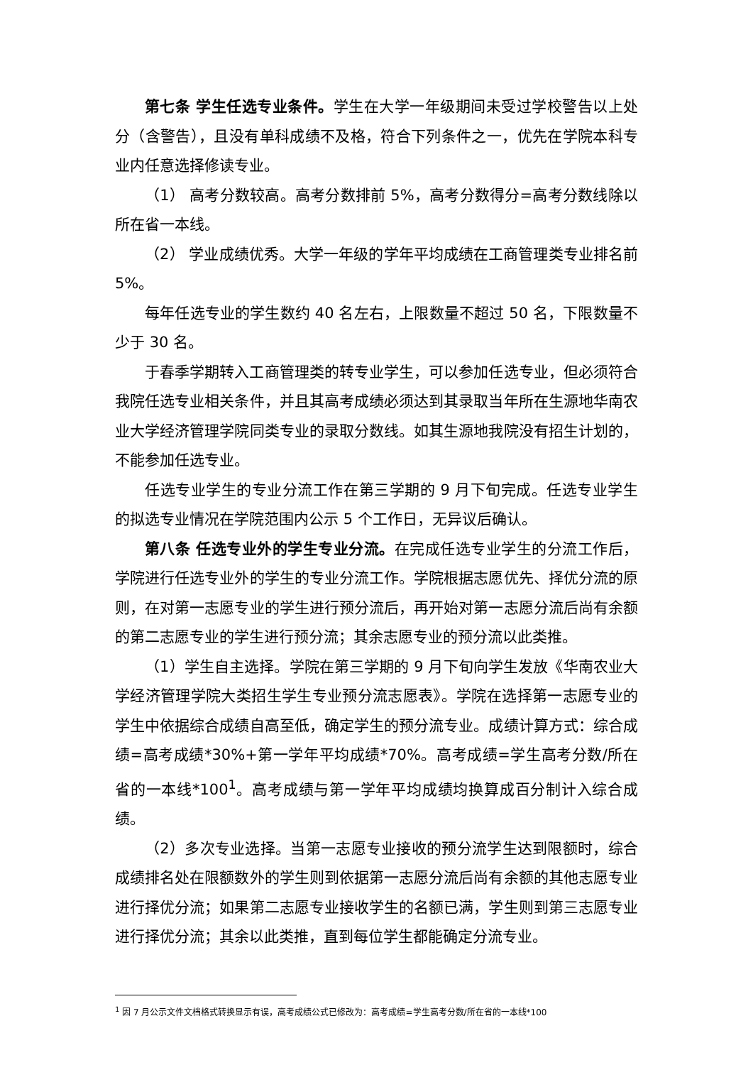第七条 学生任选专业条件。学生在大学一年级期间未受过学校警告以上处分（含警告），且没有单科成绩不及格，符合下列条件之一，优先在学院本科专业内任意选择修读专业。
（1） 高考分数较高。高考分数排前 5%，高考分数得分=高考分数线除以所在省一本线。
（2） 学业成绩优秀。大学一年级的学年平均成绩在工商管理类专业排名前 5%。
每年任选专业的学生数约 40 名左右，上限数量不超过 50 名，下限数量不少于 30 名。
于春季学期转入工商管理类的转专业学生，可以参加任选专业，但必须符合我院任选专业相关条件，并且其高考成绩必须达到其录取当年所在生源地华南农业大学经济管理学院同类专业的录取分数线。如其生源地我院没有招生计划的，不能参加任选专业。
任选专业学生的专业分流工作在第三学期的 9 月下旬完成。任选专业学生的拟选专业情况在学院范围内公示 5 个工作日，无异议后确认。
第八条 任选专业外的学生专业分流。在完成任选专业学生的分流工作后，学院进行任选专业外的学生的专业分流工作。学院根据志愿优先、择优分流的原则，在对第一志愿专业的学生进行预分流后，再开始对第一志愿分流后尚有余额的第二志愿专业的学生进行预分流；其余志愿专业的预分流以此类推。
（1）学生自主选择。学院在第三学期的 9 月下旬向学生发放《华南农业大学经济管理学院大类招生学生专业预分流志愿表》。学院在选择第一志愿专业的学生中依据综合成绩自高至低，确定学生的预分流专业。成绩计算方式：综合成绩=高考成绩*30%+第一学年平均成绩*70%。高考成绩=学生高考分数/所在省的一本线*100<sup>1</sup>。高考成绩与第一学年平均成绩均换算成百分制计入综合成绩。
（2）多次专业选择。当第一志愿专业接收的预分流学生达到限额时，综合成绩排名处在限额数外的学生则到依据第一志愿分流后尚有余额的其他志愿专业进行择优分流；如果第二志愿专业接收学生的名额已满，学生则到第三志愿专业进行择优分流；其余以此类推，直到每位学生都能确定分流专业。
<sup>1</sup> 因 7 月公示文件文档格式转换显示有误，高考成绩公式已修改为：高考成绩=学生高考分数/所在省的一本线*100